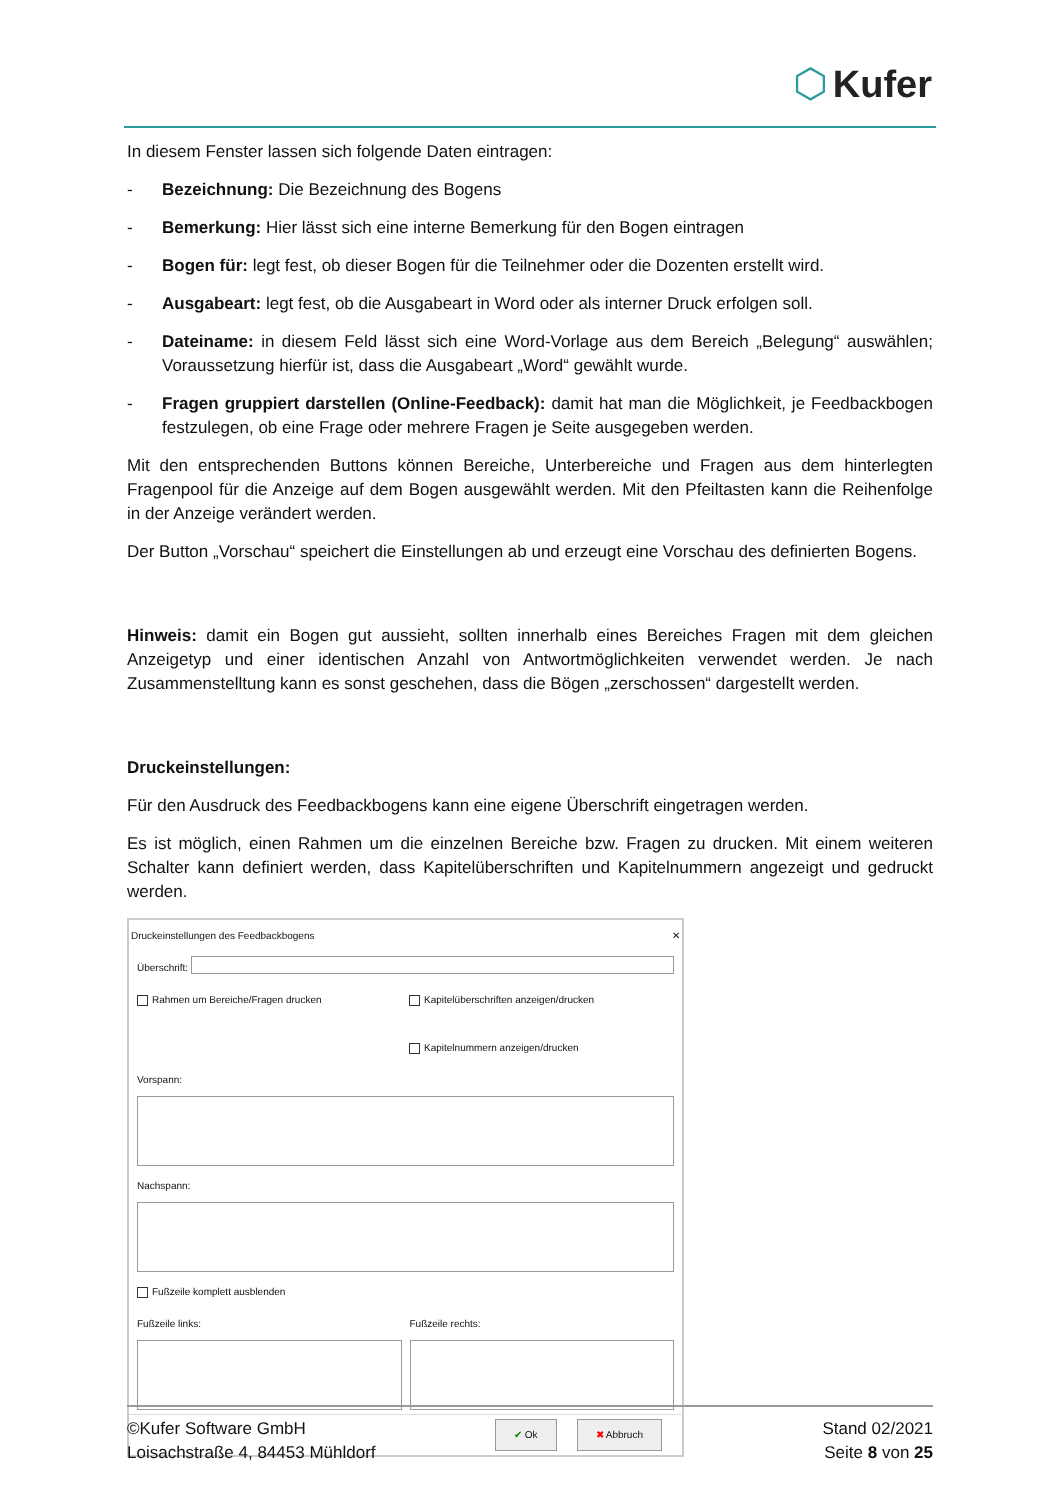⬡ Kufer
In diesem Fenster lassen sich folgende Daten eintragen:
- Bezeichnung: Die Bezeichnung des Bogens
- Bemerkung: Hier lässt sich eine interne Bemerkung für den Bogen eintragen
- Bogen für: legt fest, ob dieser Bogen für die Teilnehmer oder die Dozenten erstellt wird.
- Ausgabeart: legt fest, ob die Ausgabeart in Word oder als interner Druck erfolgen soll.
- Dateiname: in diesem Feld lässt sich eine Word-Vorlage aus dem Bereich „Belegung“ auswählen; Voraussetzung hierfür ist, dass die Ausgabeart „Word“ gewählt wurde.
- Fragen gruppiert darstellen (Online-Feedback): damit hat man die Möglichkeit, je Feedbackbogen festzulegen, ob eine Frage oder mehrere Fragen je Seite ausgegeben werden.
Mit den entsprechenden Buttons können Bereiche, Unterbereiche und Fragen aus dem hinterlegten Fragenpool für die Anzeige auf dem Bogen ausgewählt werden. Mit den Pfeiltasten kann die Reihenfolge in der Anzeige verändert werden.
Der Button „Vorschau“ speichert die Einstellungen ab und erzeugt eine Vorschau des definierten Bogens.
Hinweis: damit ein Bogen gut aussieht, sollten innerhalb eines Bereiches Fragen mit dem gleichen Anzeigetyp und einer identischen Anzahl von Antwortmöglichkeiten verwendet werden. Je nach Zusammenstelltung kann es sonst geschehen, dass die Bögen „zerschossen“ dargestellt werden.
Druckeinstellungen:
Für den Ausdruck des Feedbackbogens kann eine eigene Überschrift eingetragen werden.
Es ist möglich, einen Rahmen um die einzelnen Bereiche bzw. Fragen zu drucken. Mit einem weiteren Schalter kann definiert werden, dass Kapitelüberschriften und Kapitelnummern angezeigt und gedruckt werden.
Druckeinstellungen des Feedbackbogens ✕
Überschrift:
Rahmen um Bereiche/Fragen drucken Kapitelüberschriften anzeigen/drucken
Kapitelnummern anzeigen/drucken
Vorspann:
Nachspann:
Fußzeile komplett ausblenden
Fußzeile links: Fußzeile rechts:
✔ Ok ✖ Abbruch
©Kufer Software GmbH
Loisachstraße 4, 84453 Mühldorf
Stand 02/2021
Seite 8 von 25